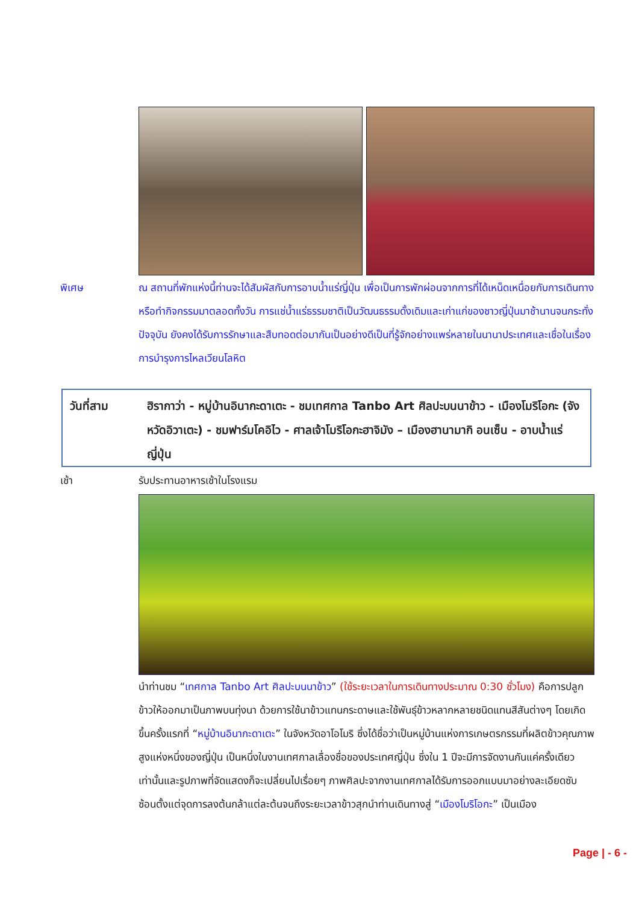พิเศษ ณ สถานที่พักแห่งนี้ท่านจะได้สัมผัสกับการอาบน้ำแร่ญี่ปุ่น เพื่อเป็นการพักผ่อนจากการที่ได้เหน็ดเหนื่อยกับการเดินทางหรือทำกิจกรรมมาตลอดทั้งวัน การแช่น้ำแร่ธรรมชาติเป็นวัฒนธรรมดั้งเดิมและเก่าแก่ของชาวญี่ปุ่นมาช้านานจนกระทั่งปัจจุบัน ยังคงได้รับการรักษาและสืบทอดต่อมากันเป็นอย่างดีเป็นที่รู้จักอย่างแพร่หลายในนานาประเทศและเชื่อในเรื่องการบำรุงการไหลเวียนโลหิต
วันที่สาม ฮิรากาว่า - หมู่บ้านอินากะดาเตะ - ชมเทศกาล Tanbo Art ศิลปะบนนาข้าว - เมืองโมริโอกะ (จังหวัดอิวาเตะ) - ชมฟาร์มโคอิไว - ศาลเจ้าโมริโอกะฮาจิมัง – เมืองฮานามากิ อนเซ็น - อาบน้ำแร่ญี่ปุ่น
เช้า รับประทานอาหารเช้าในโรงแรม
นำท่านชม “เทศกาล Tanbo Art ศิลปะบนนาข้าว” (ใช้ระยะเวลาในการเดินทางประมาณ 0:30 ชั่วโมง) คือการปลูกข้าวให้ออกมาเป็นภาพบนทุ่งนา ด้วยการใช้นาข้าวแทนกระดาษและใช้พันธุ์ข้าวหลากหลายชนิดแทนสีสันต่างๆ โดยเกิดขึ้นครั้งแรกที่ “หมู่บ้านอินากะดาเตะ” ในจังหวัดอาโอโมริ ซึ่งได้ชื่อว่าเป็นหมู่บ้านแห่งการเกษตรกรรมที่ผลิตข้าวคุณภาพสูงแห่งหนึ่งของญี่ปุ่น เป็นหนึ่งในงานเทศกาลเลื่องชื่อของประเทศญี่ปุ่น ซึ่งใน 1 ปีจะมีการจัดงานกันแค่ครั้งเดียวเท่านั้นและรูปภาพที่จัดแสดงก็จะเปลี่ยนไปเรื่อยๆ ภาพศิลปะจากงานเทศกาลได้รับการออกแบบมาอย่างละเอียดซับซ้อนตั้งแต่จุดการลงต้นกล้าแต่ละต้นจนถึงระยะเวลาข้าวสุกนำท่านเดินทางสู่ “เมืองโมริโอกะ” เป็นเมือง
Page | - 6 -